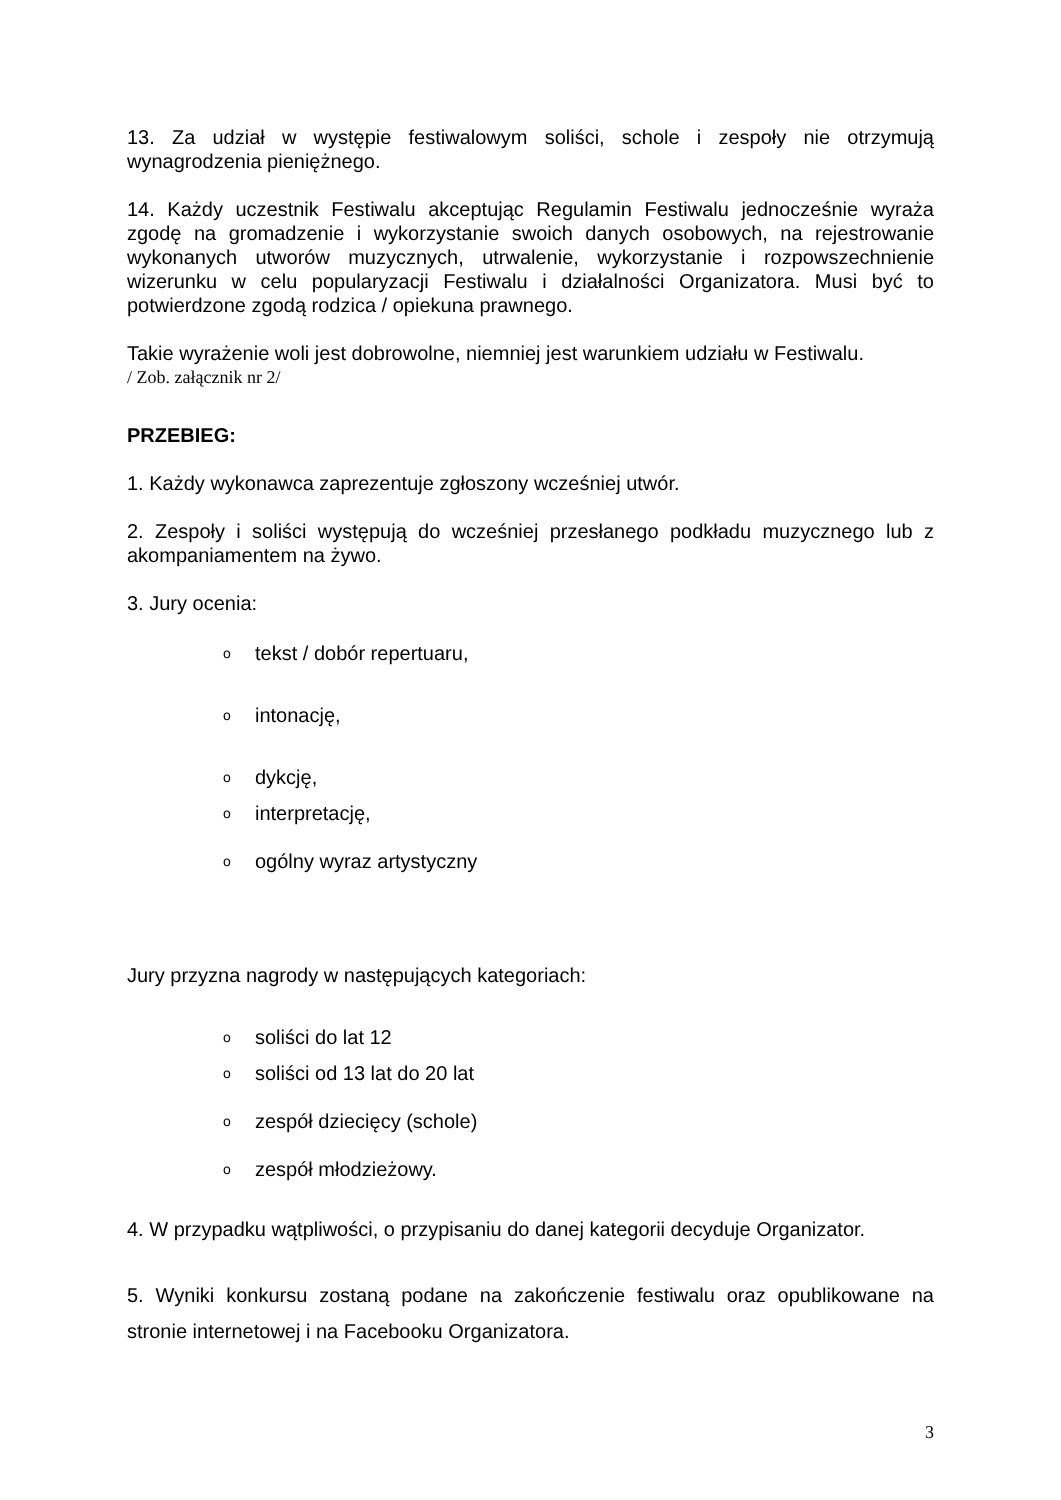13. Za udział w występie festiwalowym soliści, schole i zespoły nie otrzymują wynagrodzenia pieniężnego.
14. Każdy uczestnik Festiwalu akceptując Regulamin Festiwalu jednocześnie wyraża zgodę na gromadzenie i wykorzystanie swoich danych osobowych, na rejestrowanie wykonanych utworów muzycznych, utrwalenie, wykorzystanie i rozpowszechnienie wizerunku w celu popularyzacji Festiwalu i działalności Organizatora. Musi być to potwierdzone zgodą rodzica / opiekuna prawnego.
Takie wyrażenie woli jest dobrowolne, niemniej jest warunkiem udziału w Festiwalu.
/ Zob. załącznik nr 2/
PRZEBIEG:
1. Każdy wykonawca zaprezentuje zgłoszony wcześniej utwór.
2. Zespoły i soliści występują do wcześniej przesłanego podkładu muzycznego lub z akompaniamentem na żywo.
3. Jury ocenia:
otekst / dobór repertuaru,
ointonację,
odykcję,
ointerpretację,
oogólny wyraz artystyczny
Jury przyzna nagrody w następujących kategoriach:
osoliści do lat 12
osoliści od 13 lat do 20 lat
ozespół dziecięcy (schole)
ozespół młodzieżowy.
4. W przypadku wątpliwości, o przypisaniu do danej kategorii decyduje Organizator.
5. Wyniki konkursu zostaną podane na zakończenie festiwalu oraz opublikowane na stronie internetowej i na Facebooku Organizatora.
3